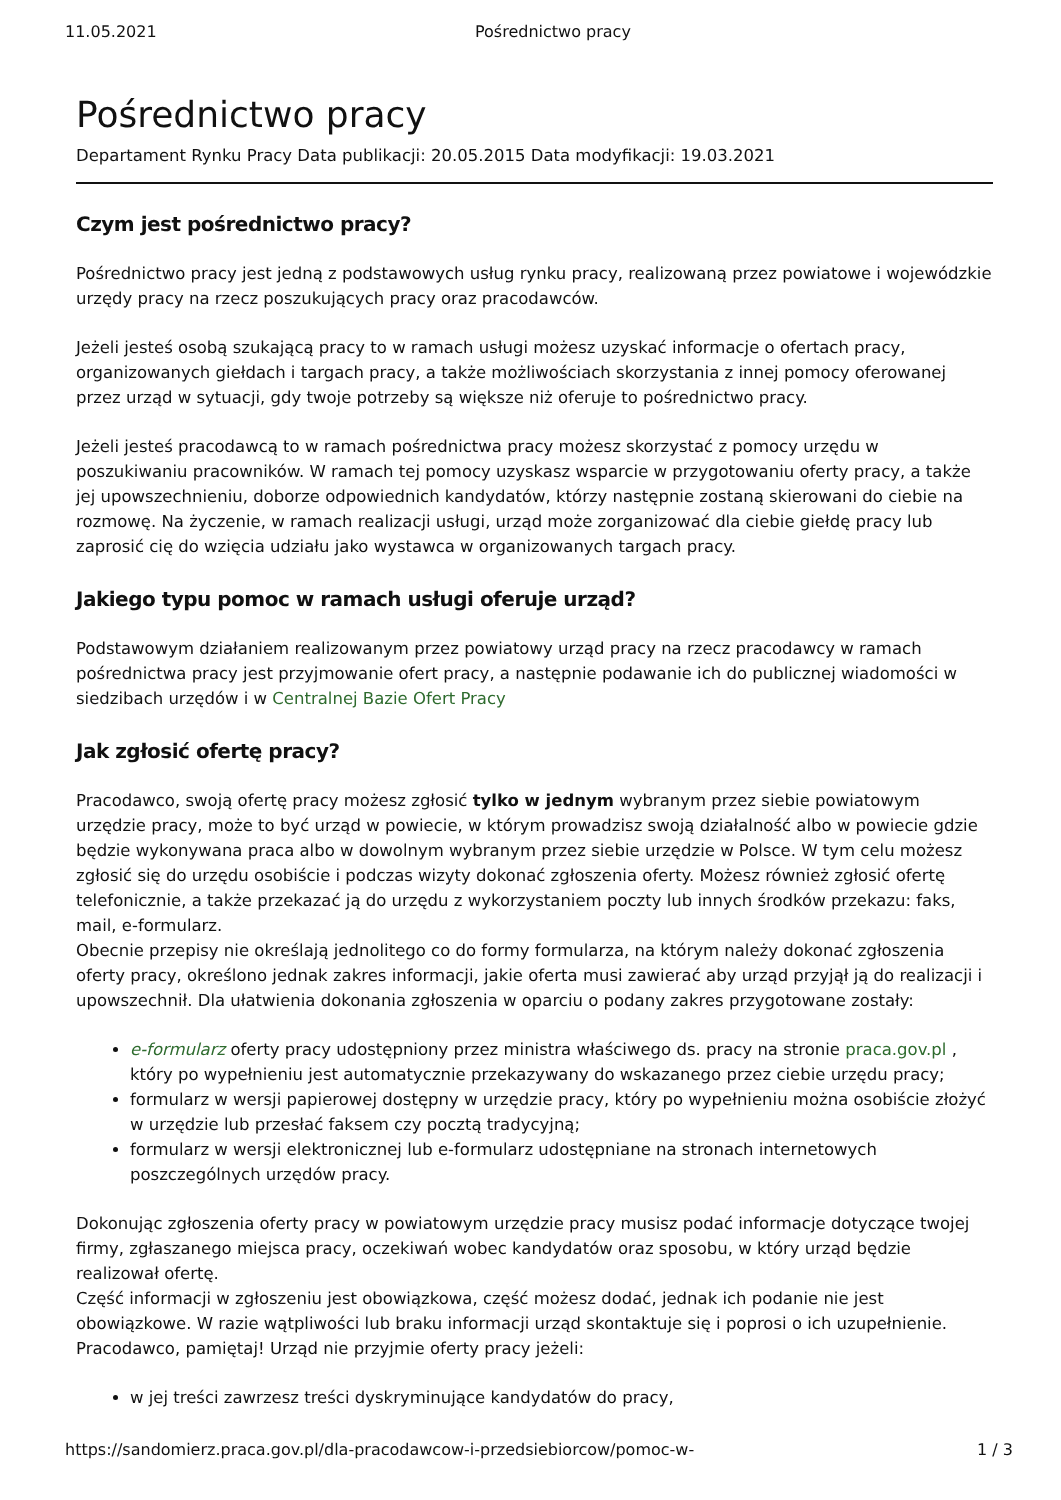11.05.2021 Pośrednictwo pracy
Pośrednictwo pracy
Departament Rynku Pracy Data publikacji: 20.05.2015 Data modyfikacji: 19.03.2021
Czym jest pośrednictwo pracy?
Pośrednictwo pracy jest jedną z podstawowych usług rynku pracy, realizowaną przez powiatowe i wojewódzkie urzędy pracy na rzecz poszukujących pracy oraz pracodawców.
Jeżeli jesteś osobą szukającą pracy to w ramach usługi możesz uzyskać informacje o ofertach pracy, organizowanych giełdach i targach pracy, a także możliwościach skorzystania z innej pomocy oferowanej przez urząd w sytuacji, gdy twoje potrzeby są większe niż oferuje to pośrednictwo pracy.
Jeżeli jesteś pracodawcą to w ramach pośrednictwa pracy możesz skorzystać z pomocy urzędu w poszukiwaniu pracowników. W ramach tej pomocy uzyskasz wsparcie w przygotowaniu oferty pracy, a także jej upowszechnieniu, doborze odpowiednich kandydatów, którzy następnie zostaną skierowani do ciebie na rozmowę. Na życzenie, w ramach realizacji usługi, urząd może zorganizować dla ciebie giełdę pracy lub zaprosić cię do wzięcia udziału jako wystawca w organizowanych targach pracy.
Jakiego typu pomoc w ramach usługi oferuje urząd?
Podstawowym działaniem realizowanym przez powiatowy urząd pracy na rzecz pracodawcy w ramach pośrednictwa pracy jest przyjmowanie ofert pracy, a następnie podawanie ich do publicznej wiadomości w siedzibach urzędów i w Centralnej Bazie Ofert Pracy
Jak zgłosić ofertę pracy?
Pracodawco, swoją ofertę pracy możesz zgłosić tylko w jednym wybranym przez siebie powiatowym urzędzie pracy, może to być urząd w powiecie, w którym prowadzisz swoją działalność albo w powiecie gdzie będzie wykonywana praca albo w dowolnym wybranym przez siebie urzędzie w Polsce. W tym celu możesz zgłosić się do urzędu osobiście i podczas wizyty dokonać zgłoszenia oferty. Możesz również zgłosić ofertę telefonicznie, a także przekazać ją do urzędu z wykorzystaniem poczty lub innych środków przekazu: faks, mail, e-formularz.
Obecnie przepisy nie określają jednolitego co do formy formularza, na którym należy dokonać zgłoszenia oferty pracy, określono jednak zakres informacji, jakie oferta musi zawierać aby urząd przyjął ją do realizacji i upowszechnił. Dla ułatwienia dokonania zgłoszenia w oparciu o podany zakres przygotowane zostały:
e-formularz oferty pracy udostępniony przez ministra właściwego ds. pracy na stronie praca.gov.pl , który po wypełnieniu jest automatycznie przekazywany do wskazanego przez ciebie urzędu pracy;
formularz w wersji papierowej dostępny w urzędzie pracy, który po wypełnieniu można osobiście złożyć w urzędzie lub przesłać faksem czy pocztą tradycyjną;
formularz w wersji elektronicznej lub e-formularz udostępniane na stronach internetowych poszczególnych urzędów pracy.
Dokonując zgłoszenia oferty pracy w powiatowym urzędzie pracy musisz podać informacje dotyczące twojej firmy, zgłaszanego miejsca pracy, oczekiwań wobec kandydatów oraz sposobu, w który urząd będzie realizował ofertę.
Część informacji w zgłoszeniu jest obowiązkowa, część możesz dodać, jednak ich podanie nie jest obowiązkowe. W razie wątpliwości lub braku informacji urząd skontaktuje się i poprosi o ich uzupełnienie.
Pracodawco, pamiętaj! Urząd nie przyjmie oferty pracy jeżeli:
w jej treści zawrzesz treści dyskryminujące kandydatów do pracy,
https://sandomierz.praca.gov.pl/dla-pracodawcow-i-przedsiebiorcow/pomoc-w- 1 / 3